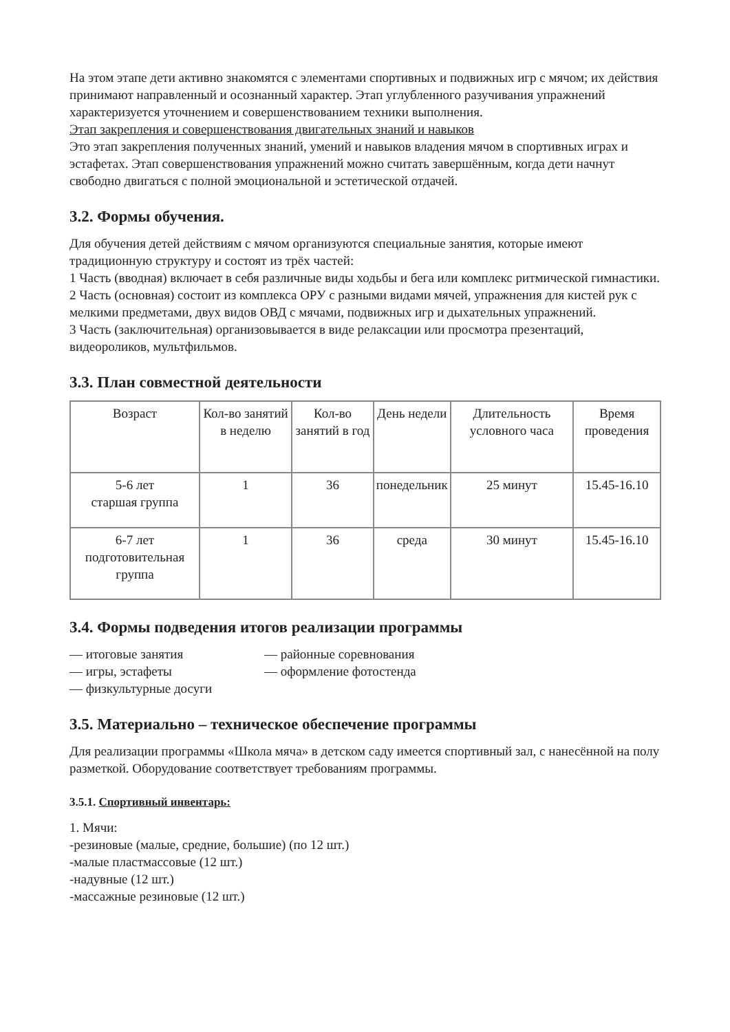На этом этапе дети активно знакомятся с элементами спортивных и подвижных игр с мячом; их действия принимают направленный и осознанный характер. Этап углубленного разучивания упражнений характеризуется уточнением и совершенствованием техники выполнения.
Этап закрепления и совершенствования двигательных знаний и навыков
Это этап закрепления полученных знаний, умений и навыков владения мячом в спортивных играх и эстафетах. Этап совершенствования упражнений можно считать завершённым, когда дети начнут свободно двигаться с полной эмоциональной и эстетической отдачей.
3.2. Формы обучения.
Для обучения детей действиям с мячом организуются специальные занятия, которые имеют традиционную структуру и состоят из трёх частей:
1 Часть (вводная) включает в себя различные виды ходьбы и бега или комплекс ритмической гимнастики.
2 Часть (основная) состоит из комплекса ОРУ с разными видами мячей, упражнения для кистей рук с мелкими предметами, двух видов ОВД с мячами, подвижных игр и дыхательных упражнений.
3 Часть (заключительная) организовывается в виде релаксации или просмотра презентаций, видеороликов, мультфильмов.
3.3. План совместной деятельности
| Возраст | Кол-во занятий в неделю | Кол-во занятий в год | День недели | Длительность условного часа | Время проведения |
| --- | --- | --- | --- | --- | --- |
| 5-6 лет старшая группа | 1 | 36 | понедельник | 25 минут | 15.45-16.10 |
| 6-7 лет подготовительная группа | 1 | 36 | среда | 30 минут | 15.45-16.10 |
3.4. Формы подведения итогов реализации программы
— итоговые занятия — районные соревнования
— игры, эстафеты — оформление фотостенда
— физкультурные досуги
3.5. Материально – техническое обеспечение программы
Для реализации программы «Школа мяча» в детском саду имеется спортивный зал, с нанесённой на полу разметкой. Оборудование соответствует требованиям программы.
3.5.1. Спортивный инвентарь:
1. Мячи:
-резиновые (малые, средние, большие) (по 12 шт.)
-малые пластмассовые (12 шт.)
-надувные (12 шт.)
-массажные резиновые (12 шт.)